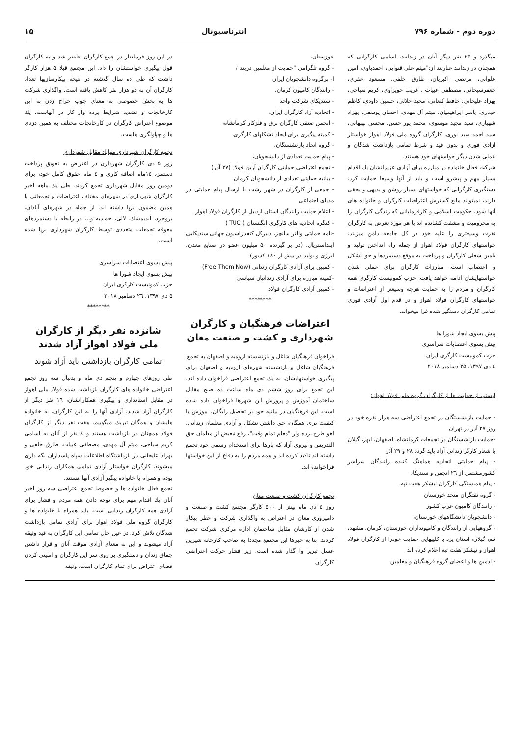دوره دوم - شماره ۷۹۶ انترناسیونال ۱۵
میگذرد و ۲۳ نفر دیگر آنان در زندانند. اسامی کارگرانی که همچنان در زندانند عبارتند از:"میثم علی قنوایی، احمدباوی، امین علوانی، مرتضی اکبریان، طارق خلفی، مسعود عفری، جعفرسبحانی، مصطفی عبیات ، غریب حویزاوی، کریم سیاحی، بهزاد علیخانی، حافظ کنعانی، مجید جلالی، حسین داودی، کاظم حیدری، یاسر ابراهیمیان، میثم آل مهدی، احسان یوسفی، بهزاد شهبازی، سید مجید موسوی، محمد پور حسن، محسن بهبهانی، سید احمد سید نوری. کارگران گروه ملی فولاد اهواز خواستار آزادی فوری و بدون قید و شرط تمامی بازداشت شدگان و عملی شدن دیگر خواستهای خود هستند.
شرکت فعال خانواده در مبارزه برای آزادی عزیزانشان یك اقدام بسیار مهم و پیشرو است و باید از آنها وسیعا حمایت کرد. دستگیری کارگرانی که خواستهای بسیار روشن و بدیهی و بحقی دارند، نمیتواند مانع گسترش اعتراضات کارگران و خانواده های آنها شود. حکومت اسلامی و کارفرمایانی که زندگی کارگران را به محرومیت و مشقت کشانده اند با هر مورد تعرض به کارگران نفرت وسیعتری را علیه خود در کل جامعه دامن میزنند. خواستهای کارگران فولاد اهواز از جمله راه انداختن تولید و تامین شغلی کارگران و پرداخت به موقع دستمزدها و حق تشکل و اعتصاب است. مبارزات کارگران برای عملی شدن خواستهایشان ادامه خواهد یافت. حزب کمونیست کارگری همه کارگران و مردم را به حمایت هرچه وسیعتر از اعتراضات و خواستهای کارگران فولاد اهواز و در قدم اول آزادی فوری تمامی کارگران دستگیر شده فرا میخواند.
پیش بسوی ایجاد شورا ها
پیش بسوی اعتصابات سراسری
حزب کمونیست کارگری ایران
٤ دی ۱۳۹۷، ۲۵ دسامبر ۲۰۱۸
لیستی از حمایت ها از کارگران گروه ملی فولاد اهواز:
- حمایت بازنشستگان در تجمع اعتراضی سه هزار نفره خود در روز ۲۷ آذر در تهران
-حمایت بازنشستگان در تجمعات کرمانشاه، اصفهان، ابهر، گیلان با شعار کارگر زندانی آزاد باید گردد ۲۸ و ۲۹ آذر
- پیام حمایتی اتحادیه هماهنگ کننده رانندگان سراسر کشورمشتمل از ۲٦ انجمن و سندیکا،
- پیام همبستگی کارگران نیشکر هفت تپه،
- گروه نفتگران متحد خوزستان
- رانندگان کامیون غرب کشور
- دانشجویان دانشگاههای خوزستان،
- گروههایی از رانندگان و کامیونداران خوزستان، کرمان، مشهد، قم، گیلان، استان یزد با کلیپهایی حمایت خودرا از کارگران فولاد اهواز و نیشکر هفت تپه اعلام کرده اند
- ادمین ها و اعضای گروه فرهنگیان و معلمین
خوزستان،
- گروه تلگرامی "حمایت از معلمین دربند"،
ا- برگروه دانشجویان ایران
- رانندگان کامیون کرمان،
- سندیکای شرکت واحد
- اتحادیه آزاد کارگران ایران،
- انجمن صنفی کارگران برق و فلزکار کرمانشاه،
- کمیته پیگیری برای ایجاد تشکلهای کارگری،
- گروه اتحاد بازنشستگان،
- پیام حمایت تعدادی از دانشجویان،
- تجمع اعتراضی حمایتی کارگران آرین فولاد (۲۷ آذر)
- بیانیه حمایتی تعدادی از دانشجویان کرمان
- جمعی از کارگران در شهر رشت با ارسال پیام حمایتی در مدیای اجتماعی
- اعلام حمایت رانندگان استان اردبیل از کارگران فولاد اهواز
- کنگره اتحادیه های کارگری انگلستان ( TUC )
-نامه حمایتی والتر سانچز، دبیرکل کنفدراسیون جهانی سندیکایی اینداستریال، (در بر گیرنده ۵۰ میلیون عضو در صنایع معدن، انرژی و تولید در بیش از ۱٤۰ کشور)
- کمپین برای آزادی کارگران زندانی (Free Them Now)
-کمیته مبارزه برای آزادی زندانیان سیاسی
- کمپین آزادی کارگران فولاد
********
اعتراضات فرهنگیان و کارگران شهرداری و کشت و صنعت مغان
فراخوان فرهنگیان شاغل و بازنشسته ارومیه و اصفهان به تجمع
فرهنگیان شاغل و بازنشسته شهرهای ارومیه و اصفهان برای پیگیری خواستهایشان، به یك تجمع اعتراضی فراخوان داده اند. این تجمع برای روز ششم دی ماه ساعت ده صبح مقابل ساختمان آموزش و پرورش این شهرها فراخوان داده شده است. این فرهنگیان در بیانیه خود بر تحصیل رایگان، اموزش با کیفیت برای همگان، حق داشتن تشکل و آزادی معلمان زندانی، لغو طرح برده وار "معلم تمام وقت"، رفع تبعیض از معلمان حق التدریس و نیروی آزاد که بارها برای استخدام رسمی خود تجمع داشته اند تاکید کرده اند و همه مردم را به دفاع از این خواستها فراخوانده اند.
تجمع کارگران کشت و صنعت مغان
روز ٤ دی ماه بیش از ۵۰۰ کارگر مجتمع کشت و صنعت و دامپروری مغان در اعتراض به واگذاری شرکت و خطر بیکار شدن از کارشان مقابل ساختمان اداره مرکزی شرکت تجمع کردند. بنا به خبرها این مجتمع مجددا به صاحب کارخانه شیرین عسل تبریز وا گذار شده است. زیر فشار حرکت اعتراضی کارگران
در این روز فرماندار در جمع کارگران حاضر شد و به کارگران قول پیگیری خواستشان را داد. این مجتمع قبلا ۵ هزار کارگر داشت که طی ده سال گذشته در نتیجه بیکارسازیها تعداد کارگران آن به دو هزار نفر کاهش یافته است. واگذاری شرکت ها به بخش خصوصی به معنای چوب حراج زدن به این کارخانجات و تشدید شرایط برده وار کار در آنهاست. یك موضوع اعتراض کارگران در کارخانجات مختلف به همین دزدی ها و چپاولگری هاست.
تجمع کارگران شهرداری مهاباد مقابل شهرداری
روز ۵ دی کارگران شهرداری در اعتراض به تعویق پرداخت دستمزد ۱٤ماه اضافه کاری و ٤ ماه حقوق کامل خود، برای دومین روز مقابل شهرداری تجمع کردند. طی یك ماهه اخیر کارگران شهرداری در شهرهای مختلف اعتراضات و تجمعاتی با همین مضمون برپا داشته اند. از جمله در شهرهای آبادان، بروجرد، اندیمشك، لالی، حمیدیه و... در رابطه با دستمزدهای معوقه تجمعات متعددی توسط کارگران شهرداری برپا شده است.
پیش بسوی اعتصابات سراسری
پیش بسوی ایجاد شورا ها
حزب کمونیست کارگری ایران
۵ دی ۱۳۹۷، ۲٦ دسامبر ۲۰۱۸
********
شانزده نفر دیگر از کارگران ملی فولاد اهواز آزاد شدند
تمامی کارگران بازداشتی باید آزاد شوند
طی روزهای چهارم و پنجم دی ماه و بدنبال سه روز تجمع اعتراضی خانواده های کارگران بازداشت شده فولاد ملی اهواز در مقابل استانداری و پیگیری همکارانشان، ۱٦ نفر دیگر از کارگران آزاد شدند. آزادی آنها را به این کارگران، به خانواده هایشان و همگان تبریك میگوییم. هفت نفر دیگر از کارگران فولاد همچنان در بازداشت هستند و ٤ نفر از آنان به اسامی کریم سیاحی، میثم آل مهدی، مصطفی عبیات، طارق خلفی و بهزاد علیخانی در بازداشتگاه اطلاعات سپاه پاسداران نگه داری میشوند. کارگران خواستار آزادی تمامی همکاران زندانی خود بوده و همراه با خانواده پیگیر آزادی آنها هستند.
تجمع فعال خانواده ها و خصوصا تجمع اعتراضی سه روز اخیر آنان یك اقدام مهم برای توجه دادن همه مردم و فشار برای آزادی همه کارگران زندانی است. باید همراه با خانواده ها و کارگران گروه ملی فولاد اهواز برای آزادی تمامی بازداشت شدگان تلاش کرد. در عین حال تمامی این کارگران به قید وثیقه آزاد میشوند و این به معنای آزادی موقت آنان و قرار داشتن چماق زندان و دستگیری بر روی سر این کارگران و امنیتی کردن فضای اعتراض برای تمام کارگران است. وثیقه